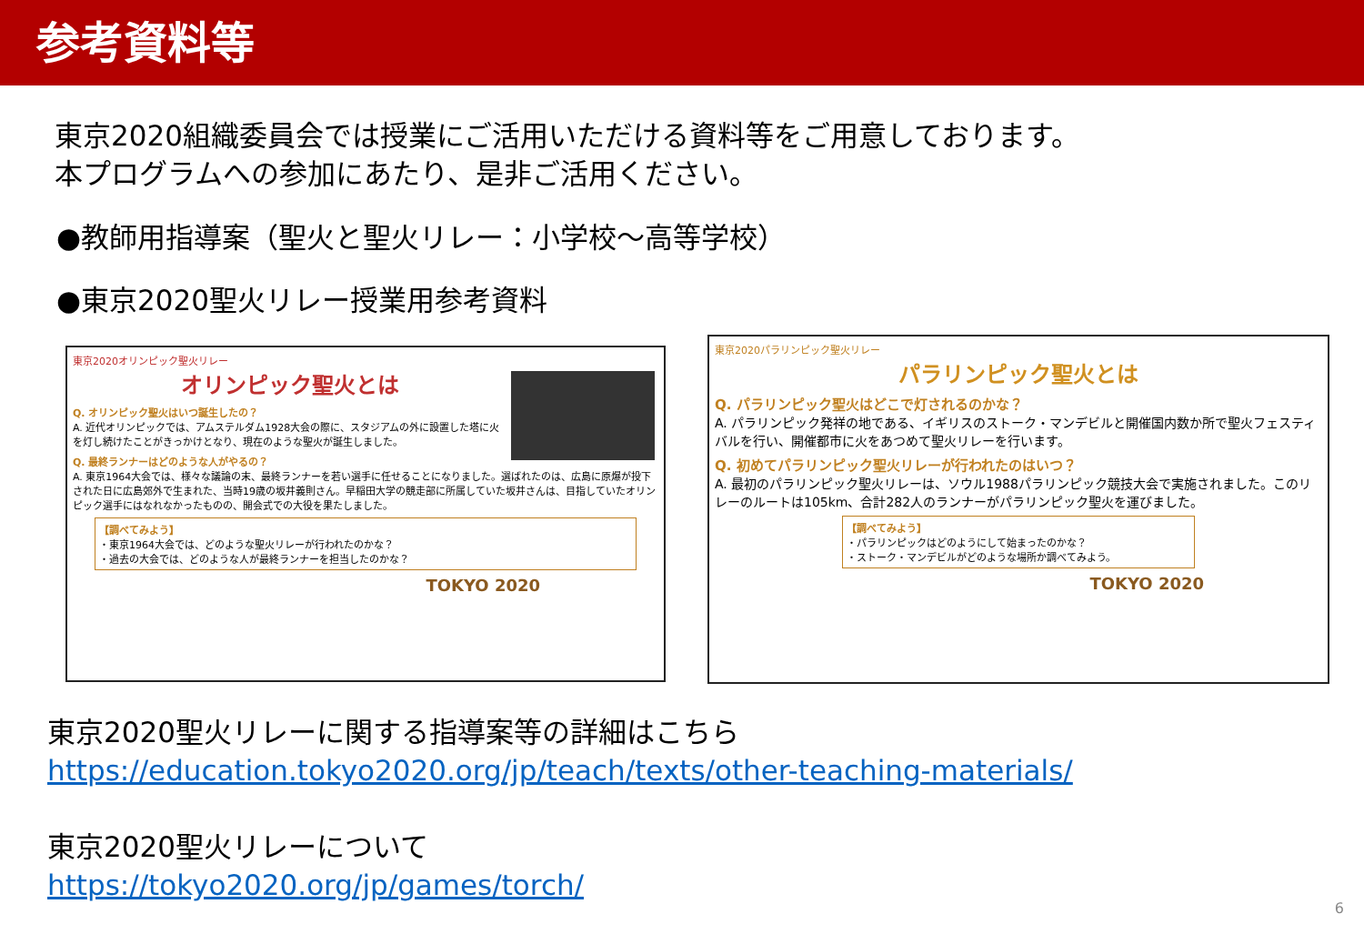参考資料等
東京2020組織委員会では授業にご活用いただける資料等をご用意しております。
本プログラムへの参加にあたり、是非ご活用ください。
●教師用指導案（聖火と聖火リレー：小学校～高等学校）
●東京2020聖火リレー授業用参考資料
東京2020オリンピック聖火リレー
オリンピック聖火とは
Q. オリンピック聖火はいつ誕生したの？
A. 近代オリンピックでは、アムステルダム1928大会の際に、スタジアムの外に設置した塔に火を灯し続けたことがきっかけとなり、現在のような聖火が誕生しました。
Q. 最終ランナーはどのような人がやるの？
A. 東京1964大会では、様々な議論の末、最終ランナーを若い選手に任せることになりました。選ばれたのは、広島に原爆が投下された日に広島郊外で生まれた、当時19歳の坂井義則さん。早稲田大学の競走部に所属していた坂井さんは、目指していたオリンピック選手にはなれなかったものの、開会式での大役を果たしました。
【調べてみよう】
・東京1964大会では、どのような聖火リレーが行われたのかな？
・過去の大会では、どのような人が最終ランナーを担当したのかな？
TOKYO 2020
東京2020パラリンピック聖火リレー
パラリンピック聖火とは
Q. パラリンピック聖火はどこで灯されるのかな？
A. パラリンピック発祥の地である、イギリスのストーク・マンデビルと開催国内数か所で聖火フェスティバルを行い、開催都市に火をあつめて聖火リレーを行います。
Q. 初めてパラリンピック聖火リレーが行われたのはいつ？
A. 最初のパラリンピック聖火リレーは、ソウル1988パラリンピック競技大会で実施されました。このリレーのルートは105km、合計282人のランナーがパラリンピック聖火を運びました。
【調べてみよう】
・パラリンピックはどのようにして始まったのかな？
・ストーク・マンデビルがどのような場所か調べてみよう。
TOKYO 2020
東京2020聖火リレーに関する指導案等の詳細はこちら
https://education.tokyo2020.org/jp/teach/texts/other-teaching-materials/
東京2020聖火リレーについて
https://tokyo2020.org/jp/games/torch/
6